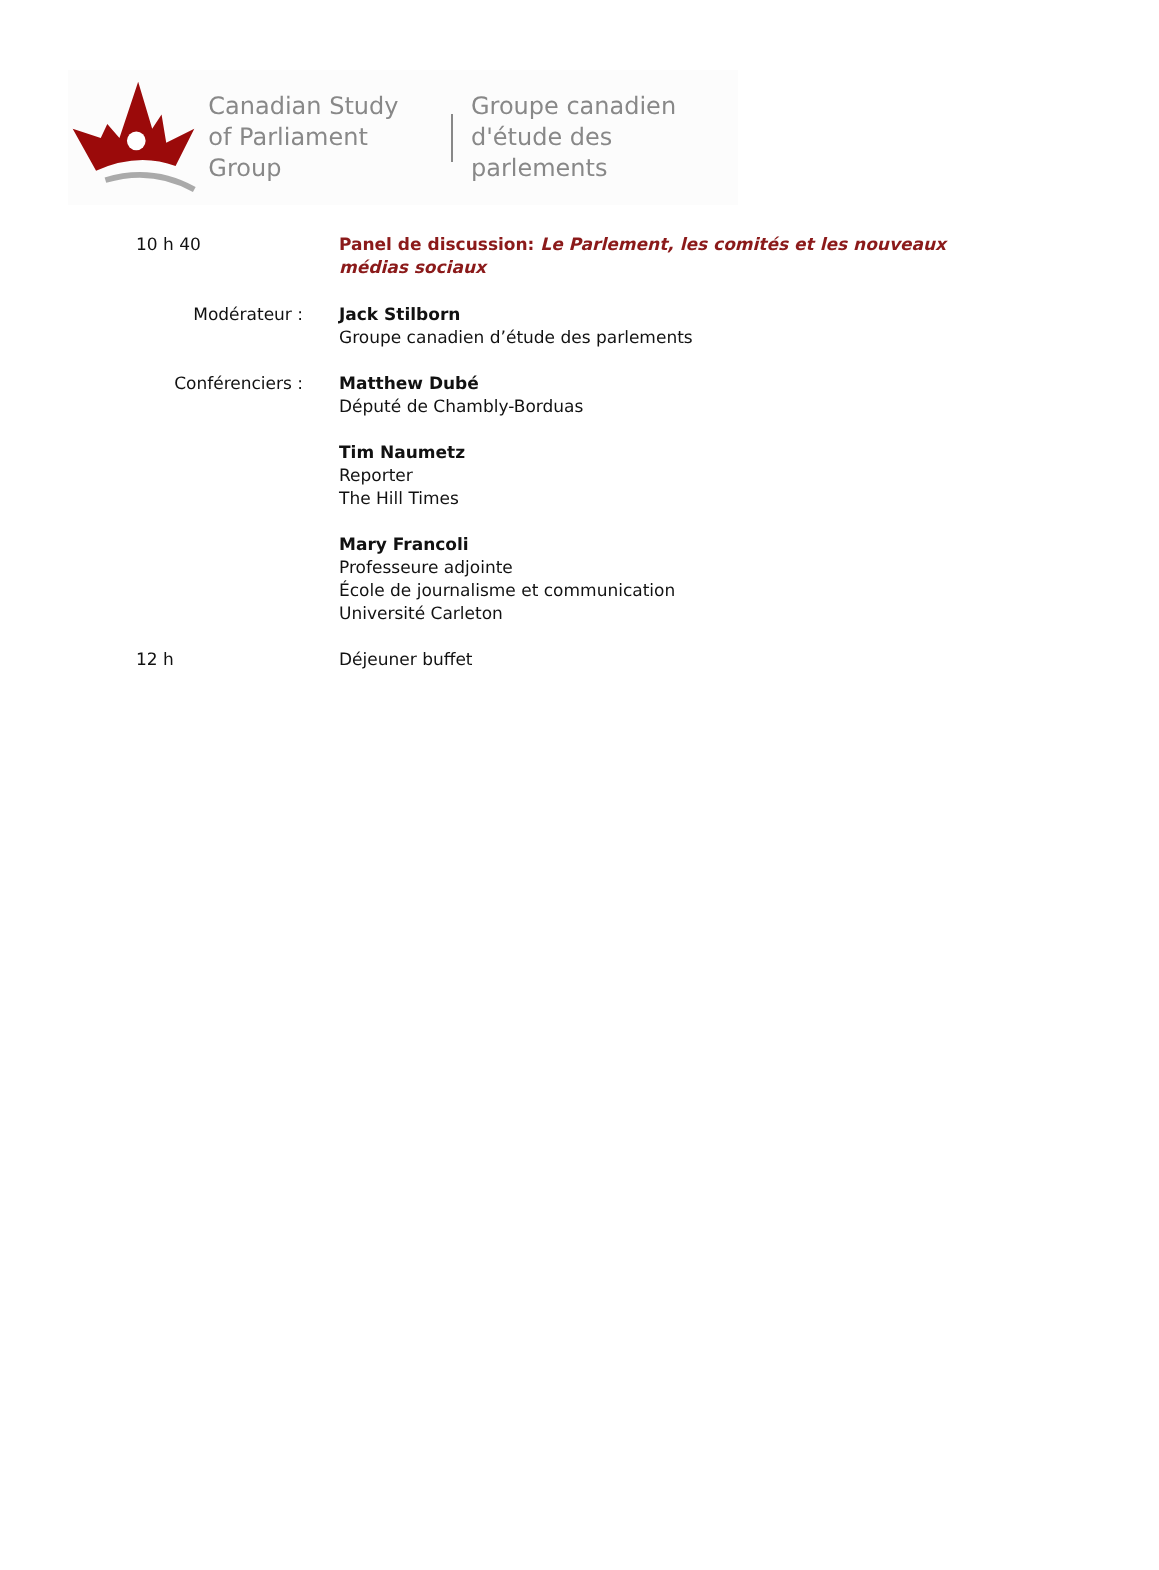Canadian Study
of Parliament Group
Groupe canadien
d'étude des parlements
10 h 40 Panel de discussion: Le Parlement, les comités et les nouveaux médias sociaux
Modérateur : Jack Stilborn
Groupe canadien d’étude des parlements
Conférenciers : Matthew Dubé
Député de Chambly-Borduas
Tim Naumetz
Reporter
The Hill Times
Mary Francoli
Professeure adjointe
École de journalisme et communication
Université Carleton
12 h Déjeuner buffet